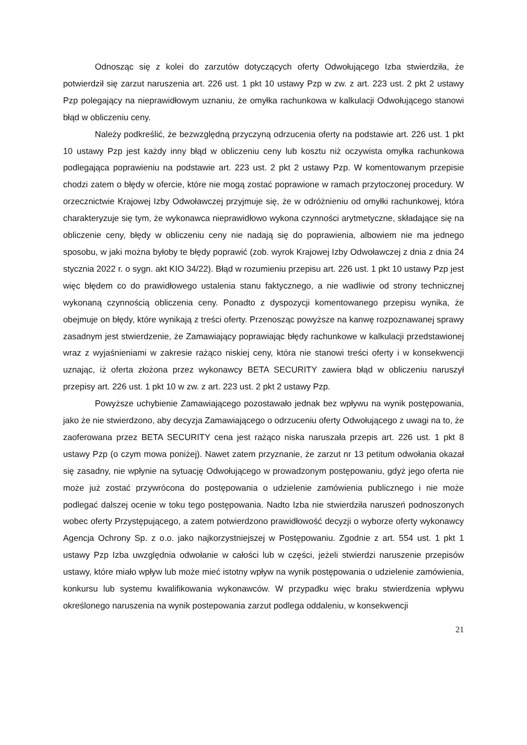Odnosząc się z kolei do zarzutów dotyczących oferty Odwołującego Izba stwierdziła, że potwierdził się zarzut naruszenia art. 226 ust. 1 pkt 10 ustawy Pzp w zw. z art. 223 ust. 2 pkt 2 ustawy Pzp polegający na nieprawidłowym uznaniu, że omyłka rachunkowa w kalkulacji Odwołującego stanowi błąd w obliczeniu ceny.
Należy podkreślić, że bezwzględną przyczyną odrzucenia oferty na podstawie art. 226 ust. 1 pkt 10 ustawy Pzp jest każdy inny błąd w obliczeniu ceny lub kosztu niż oczywista omyłka rachunkowa podlegająca poprawieniu na podstawie art. 223 ust. 2 pkt 2 ustawy Pzp. W komentowanym przepisie chodzi zatem o błędy w ofercie, które nie mogą zostać poprawione w ramach przytoczonej procedury. W orzecznictwie Krajowej Izby Odwoławczej przyjmuje się, że w odróżnieniu od omyłki rachunkowej, która charakteryzuje się tym, że wykonawca nieprawidłowo wykona czynności arytmetyczne, składające się na obliczenie ceny, błędy w obliczeniu ceny nie nadają się do poprawienia, albowiem nie ma jednego sposobu, w jaki można byłoby te błędy poprawić (zob. wyrok Krajowej Izby Odwoławczej z dnia z dnia 24 stycznia 2022 r. o sygn. akt KIO 34/22). Błąd w rozumieniu przepisu art. 226 ust. 1 pkt 10 ustawy Pzp jest więc błędem co do prawidłowego ustalenia stanu faktycznego, a nie wadliwie od strony technicznej wykonaną czynnością obliczenia ceny. Ponadto z dyspozycji komentowanego przepisu wynika, że obejmuje on błędy, które wynikają z treści oferty. Przenosząc powyższe na kanwę rozpoznawanej sprawy zasadnym jest stwierdzenie, że Zamawiający poprawiając błędy rachunkowe w kalkulacji przedstawionej wraz z wyjaśnieniami w zakresie rażąco niskiej ceny, która nie stanowi treści oferty i w konsekwencji uznając, iż oferta złożona przez wykonawcy BETA SECURITY zawiera błąd w obliczeniu naruszył przepisy art. 226 ust. 1 pkt 10 w zw. z art. 223 ust. 2 pkt 2 ustawy Pzp.
Powyższe uchybienie Zamawiającego pozostawało jednak bez wpływu na wynik postępowania, jako że nie stwierdzono, aby decyzja Zamawiającego o odrzuceniu oferty Odwołującego z uwagi na to, że zaoferowana przez BETA SECURITY cena jest rażąco niska naruszała przepis art. 226 ust. 1 pkt 8 ustawy Pzp (o czym mowa poniżej). Nawet zatem przyznanie, że zarzut nr 13 petitum odwołania okazał się zasadny, nie wpłynie na sytuację Odwołującego w prowadzonym postępowaniu, gdyż jego oferta nie może już zostać przywrócona do postępowania o udzielenie zamówienia publicznego i nie może podlegać dalszej ocenie w toku tego postępowania. Nadto Izba nie stwierdziła naruszeń podnoszonych wobec oferty Przystępującego, a zatem potwierdzono prawidłowość decyzji o wyborze oferty wykonawcy Agencja Ochrony Sp. z o.o. jako najkorzystniejszej w Postępowaniu. Zgodnie z art. 554 ust. 1 pkt 1 ustawy Pzp Izba uwzględnia odwołanie w całości lub w części, jeżeli stwierdzi naruszenie przepisów ustawy, które miało wpływ lub może mieć istotny wpływ na wynik postępowania o udzielenie zamówienia, konkursu lub systemu kwalifikowania wykonawców. W przypadku więc braku stwierdzenia wpływu określonego naruszenia na wynik postepowania zarzut podlega oddaleniu, w konsekwencji
21